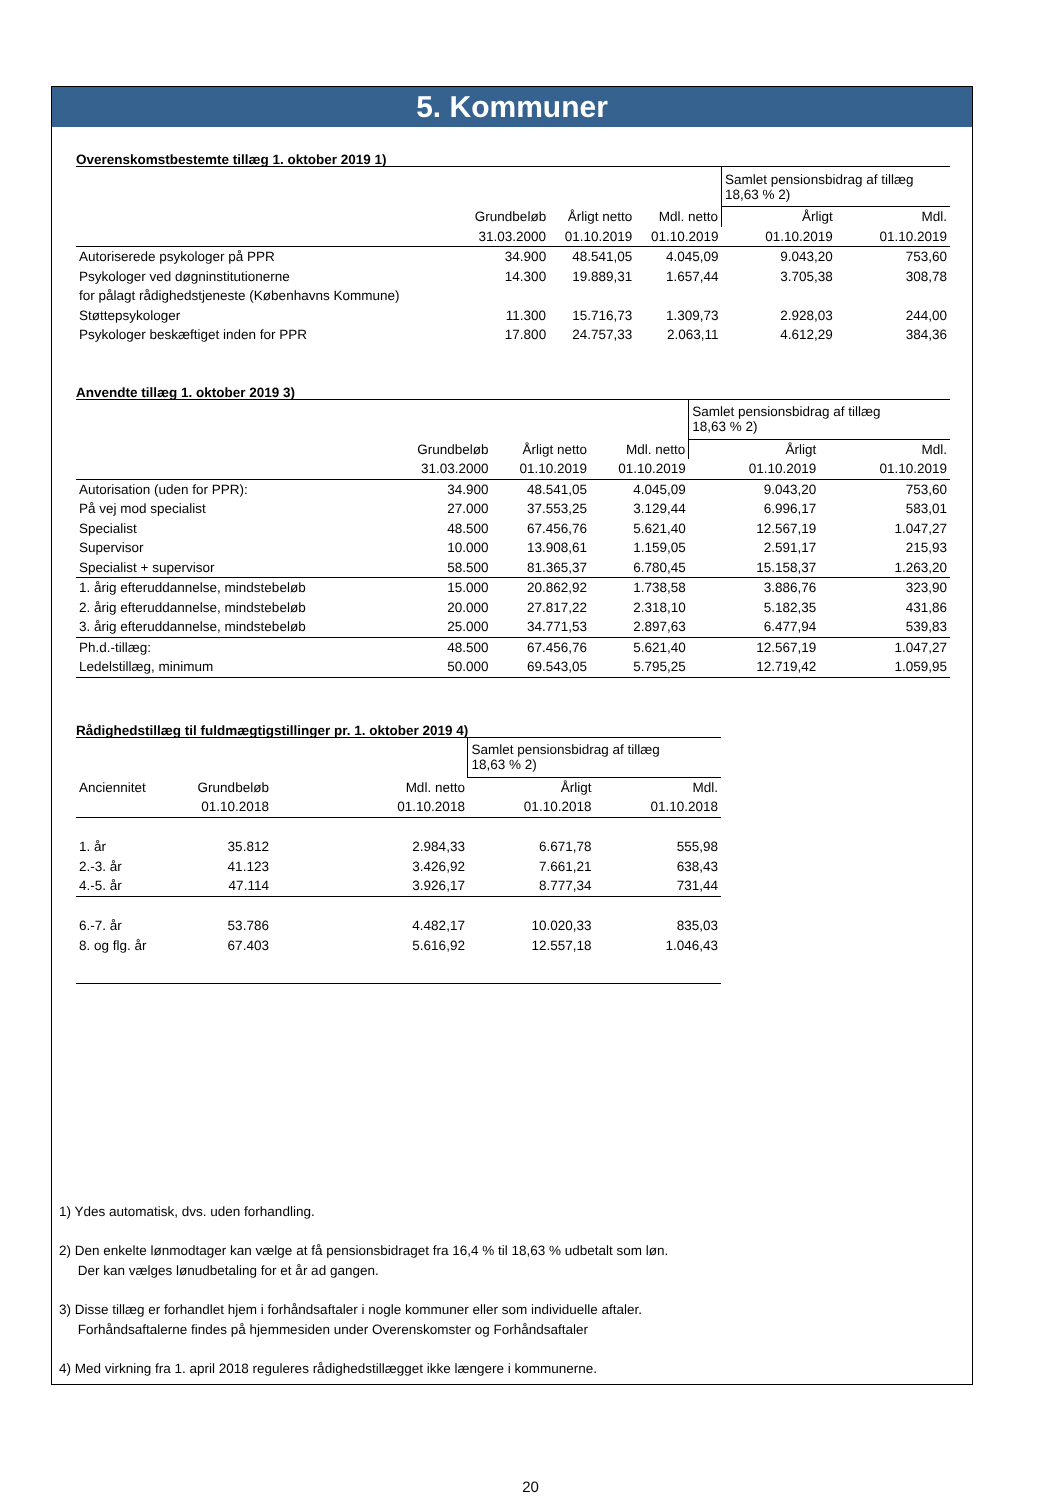5. Kommuner
Overenskomstbestemte tillæg 1. oktober 2019 1)
| | | | | Samlet pensionsbidrag af tillæg 18,63 % 2) | |
| | Grundbeløb | Årligt netto | Mdl. netto | Årligt | Mdl. |
| | 31.03.2000 | 01.10.2019 | 01.10.2019 | 01.10.2019 | 01.10.2019 |
| Autoriserede psykologer på PPR | 34.900 | 48.541,05 | 4.045,09 | 9.043,20 | 753,60 |
| Psykologer ved døgninstitutionerne | 14.300 | 19.889,31 | 1.657,44 | 3.705,38 | 308,78 |
| for pålagt rådighedstjeneste (Københavns Kommune) | | | | | |
| Støttepsykologer | 11.300 | 15.716,73 | 1.309,73 | 2.928,03 | 244,00 |
| Psykologer beskæftiget inden for PPR | 17.800 | 24.757,33 | 2.063,11 | 4.612,29 | 384,36 |
Anvendte tillæg 1. oktober 2019 3)
| | | | | Samlet pensionsbidrag af tillæg 18,63 % 2) | |
| | Grundbeløb | Årligt netto | Mdl. netto | Årligt | Mdl. |
| | 31.03.2000 | 01.10.2019 | 01.10.2019 | 01.10.2019 | 01.10.2019 |
| Autorisation (uden for PPR): | 34.900 | 48.541,05 | 4.045,09 | 9.043,20 | 753,60 |
| På vej mod specialist | 27.000 | 37.553,25 | 3.129,44 | 6.996,17 | 583,01 |
| Specialist | 48.500 | 67.456,76 | 5.621,40 | 12.567,19 | 1.047,27 |
| Supervisor | 10.000 | 13.908,61 | 1.159,05 | 2.591,17 | 215,93 |
| Specialist + supervisor | 58.500 | 81.365,37 | 6.780,45 | 15.158,37 | 1.263,20 |
| 1. årig efteruddannelse, mindstebeløb | 15.000 | 20.862,92 | 1.738,58 | 3.886,76 | 323,90 |
| 2. årig efteruddannelse, mindstebeløb | 20.000 | 27.817,22 | 2.318,10 | 5.182,35 | 431,86 |
| 3. årig efteruddannelse, mindstebeløb | 25.000 | 34.771,53 | 2.897,63 | 6.477,94 | 539,83 |
| Ph.d.-tillæg: | 48.500 | 67.456,76 | 5.621,40 | 12.567,19 | 1.047,27 |
| Ledelstillæg, minimum | 50.000 | 69.543,05 | 5.795,25 | 12.719,42 | 1.059,95 |
Rådighedstillæg til fuldmægtigstillinger pr. 1. oktober 2019 4)
| | | | Samlet pensionsbidrag af tillæg 18,63 % 2) | |
| Anciennitet | Grundbeløb | Mdl. netto | Årligt | Mdl. |
| | 01.10.2018 | 01.10.2018 | 01.10.2018 | 01.10.2018 |
| 1. år | 35.812 | 2.984,33 | 6.671,78 | 555,98 |
| 2.-3. år | 41.123 | 3.426,92 | 7.661,21 | 638,43 |
| 4.-5. år | 47.114 | 3.926,17 | 8.777,34 | 731,44 |
| 6.-7. år | 53.786 | 4.482,17 | 10.020,33 | 835,03 |
| 8. og flg. år | 67.403 | 5.616,92 | 12.557,18 | 1.046,43 |
1) Ydes automatisk, dvs. uden forhandling.
2) Den enkelte lønmodtager kan vælge at få pensionsbidraget fra 16,4 % til 18,63 % udbetalt som løn.
Der kan vælges lønudbetaling for et år ad gangen.
3) Disse tillæg er forhandlet hjem i forhåndsaftaler i nogle kommuner eller som individuelle aftaler.
Forhåndsaftalerne findes på hjemmesiden under Overenskomster og Forhåndsaftaler
4) Med virkning fra 1. april 2018 reguleres rådighedstillægget ikke længere i kommunerne.
20